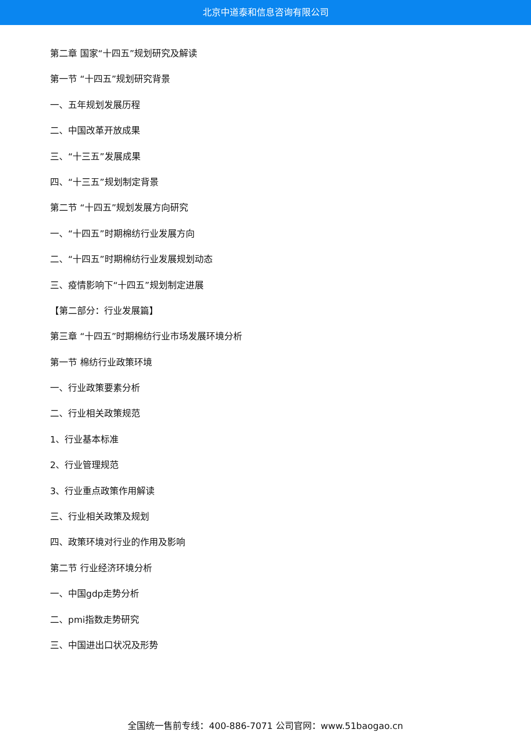北京中道泰和信息咨询有限公司
第二章 国家“十四五”规划研究及解读
第一节 “十四五”规划研究背景
一、五年规划发展历程
二、中国改革开放成果
三、“十三五”发展成果
四、“十三五”规划制定背景
第二节 “十四五”规划发展方向研究
一、“十四五”时期棉纺行业发展方向
二、“十四五”时期棉纺行业发展规划动态
三、疫情影响下“十四五”规划制定进展
【第二部分：行业发展篇】
第三章 “十四五”时期棉纺行业市场发展环境分析
第一节 棉纺行业政策环境
一、行业政策要素分析
二、行业相关政策规范
1、行业基本标准
2、行业管理规范
3、行业重点政策作用解读
三、行业相关政策及规划
四、政策环境对行业的作用及影响
第二节 行业经济环境分析
一、中国gdp走势分析
二、pmi指数走势研究
三、中国进出口状况及形势
全国统一售前专线：400-886-7071 公司官网：www.51baogao.cn